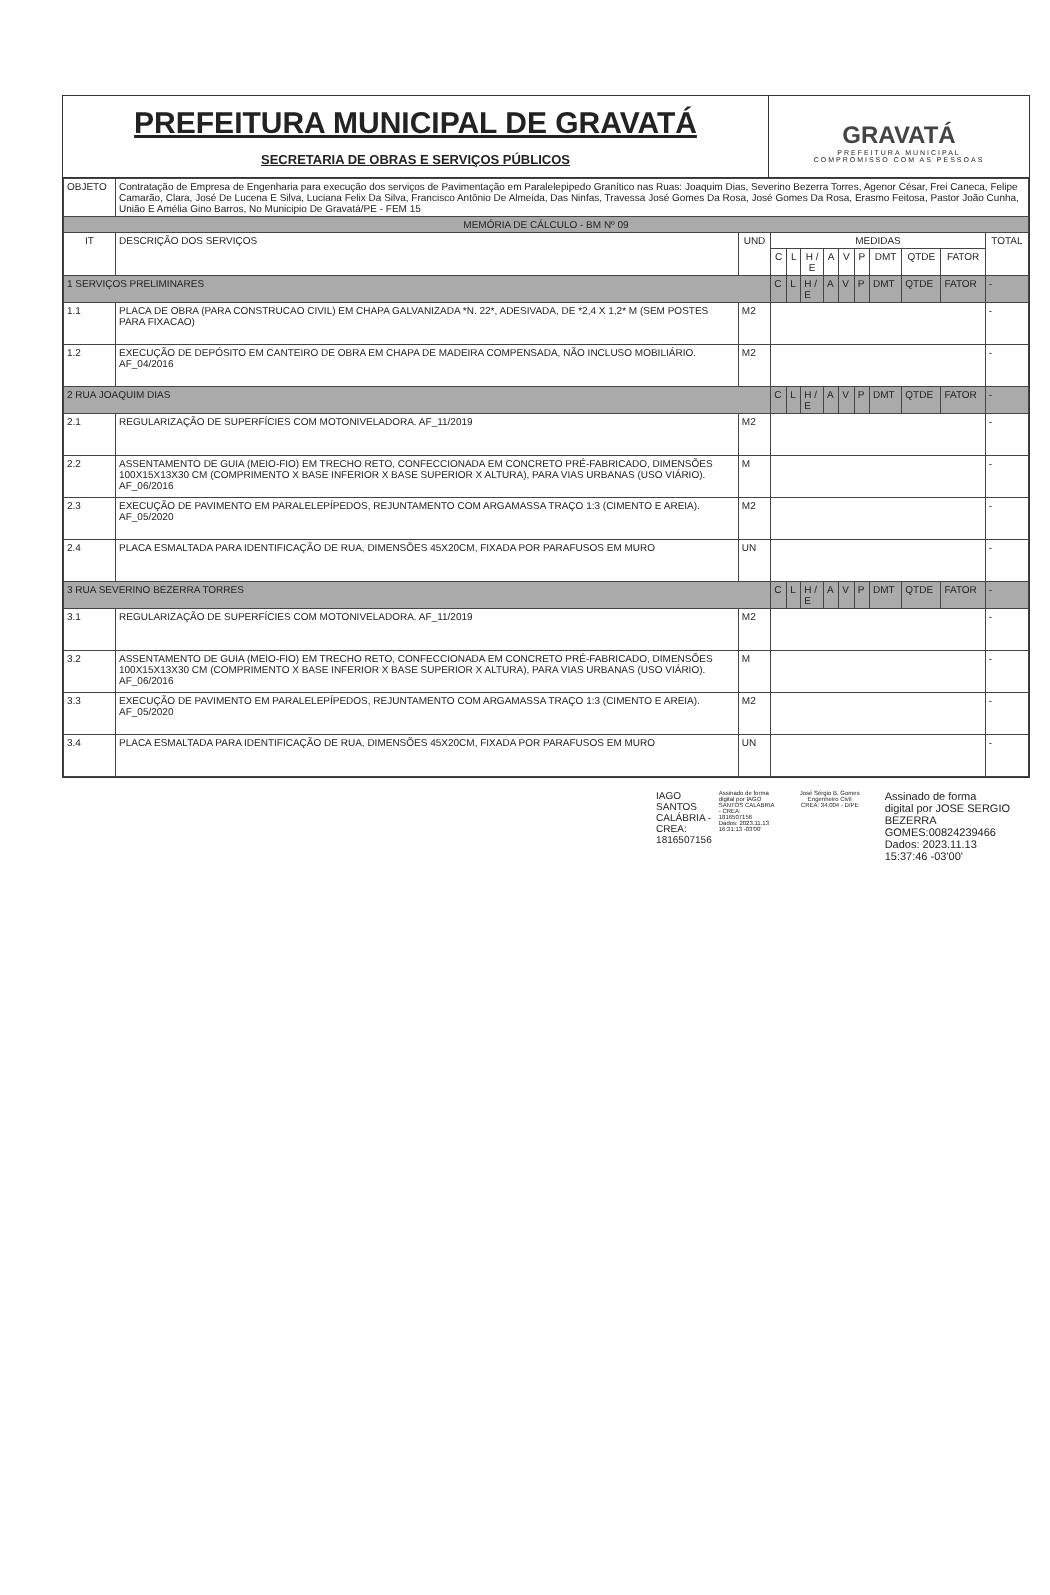PREFEITURA MUNICIPAL DE GRAVATÁ
SECRETARIA DE OBRAS E SERVIÇOS PÚBLICOS
GRAVATÁ
PREFEITURA MUNICIPAL
COMPROMISSO COM AS PESSOAS
| OBJETO | Contratação de Empresa de Engenharia para execução dos serviços de Pavimentação em Paralelepipedo Granítico nas Ruas: Joaquim Dias, Severino Bezerra Torres, Agenor César, Frei Caneca, Felipe Camarão, Clara, José De Lucena E Silva, Luciana Felix Da Silva, Francisco Antônio De Almeida, Das Ninfas, Travessa José Gomes Da Rosa, José Gomes Da Rosa, Erasmo Feitosa, Pastor João Cunha, União E Amélia Gino Barros, No Municipio De Gravatá/PE - FEM 15 | | | | | | | | | | | |
| MEMÓRIA DE CÁLCULO - BM Nº 09 | | | | | | | | | | | | |
| IT | DESCRIÇÃO DOS SERVIÇOS | UND | MEDIDAS | | | | | | | | | TOTAL |
| | | | C | L | H / E | A | V | P | DMT | QTDE | FATOR | |
| 1 SERVIÇOS PRELIMINARES | | | C | L | H / E | A | V | P | DMT | QTDE | FATOR | - |
| 1.1 | PLACA DE OBRA (PARA CONSTRUCAO CIVIL) EM CHAPA GALVANIZADA *N. 22*, ADESIVADA, DE *2,4 X 1,2* M (SEM POSTES PARA FIXACAO) | M2 | | | | | | | | | | - |
| 1.2 | EXECUÇÃO DE DEPÓSITO EM CANTEIRO DE OBRA EM CHAPA DE MADEIRA COMPENSADA, NÃO INCLUSO MOBILIÁRIO. AF_04/2016 | M2 | | | | | | | | | | - |
| 2 RUA JOAQUIM DIAS | | | C | L | H / E | A | V | P | DMT | QTDE | FATOR | - |
| 2.1 | REGULARIZAÇÃO DE SUPERFÍCIES COM MOTONIVELADORA. AF_11/2019 | M2 | | | | | | | | | | - |
| 2.2 | ASSENTAMENTO DE GUIA (MEIO-FIO) EM TRECHO RETO, CONFECCIONADA EM CONCRETO PRÉ-FABRICADO, DIMENSÕES 100X15X13X30 CM (COMPRIMENTO X BASE INFERIOR X BASE SUPERIOR X ALTURA), PARA VIAS URBANAS (USO VIÁRIO). AF_06/2016 | M | | | | | | | | | | - |
| 2.3 | EXECUÇÃO DE PAVIMENTO EM PARALELEPÍPEDOS, REJUNTAMENTO COM ARGAMASSA TRAÇO 1:3 (CIMENTO E AREIA). AF_05/2020 | M2 | | | | | | | | | | - |
| 2.4 | PLACA ESMALTADA PARA IDENTIFICAÇÃO DE RUA, DIMENSÕES 45X20CM, FIXADA POR PARAFUSOS EM MURO | UN | | | | | | | | | | - |
| 3 RUA SEVERINO BEZERRA TORRES | | | C | L | H / E | A | V | P | DMT | QTDE | FATOR | - |
| 3.1 | REGULARIZAÇÃO DE SUPERFÍCIES COM MOTONIVELADORA. AF_11/2019 | M2 | | | | | | | | | | - |
| 3.2 | ASSENTAMENTO DE GUIA (MEIO-FIO) EM TRECHO RETO, CONFECCIONADA EM CONCRETO PRÉ-FABRICADO, DIMENSÕES 100X15X13X30 CM (COMPRIMENTO X BASE INFERIOR X BASE SUPERIOR X ALTURA), PARA VIAS URBANAS (USO VIÁRIO). AF_06/2016 | M | | | | | | | | | | - |
| 3.3 | EXECUÇÃO DE PAVIMENTO EM PARALELEPÍPEDOS, REJUNTAMENTO COM ARGAMASSA TRAÇO 1:3 (CIMENTO E AREIA). AF_05/2020 | M2 | | | | | | | | | | - |
| 3.4 | PLACA ESMALTADA PARA IDENTIFICAÇÃO DE RUA, DIMENSÕES 45X20CM, FIXADA POR PARAFUSOS EM MURO | UN | | | | | | | | | | - |
IAGO
SANTOS
CALÁBRIA -
CREA:
1816507156
Assinado de forma
digital por IAGO
SANTOS CALÁBRIA
- CREA:
1816507156
Dados: 2023.11.13
16:31:13 -03'00'
José Sérgio B. Gomes
Engenheiro Civil
CREA: 34.004 - D/PE
Assinado de forma
digital por JOSE SERGIO
BEZERRA
GOMES:00824239466
Dados: 2023.11.13
15:37:46 -03'00'